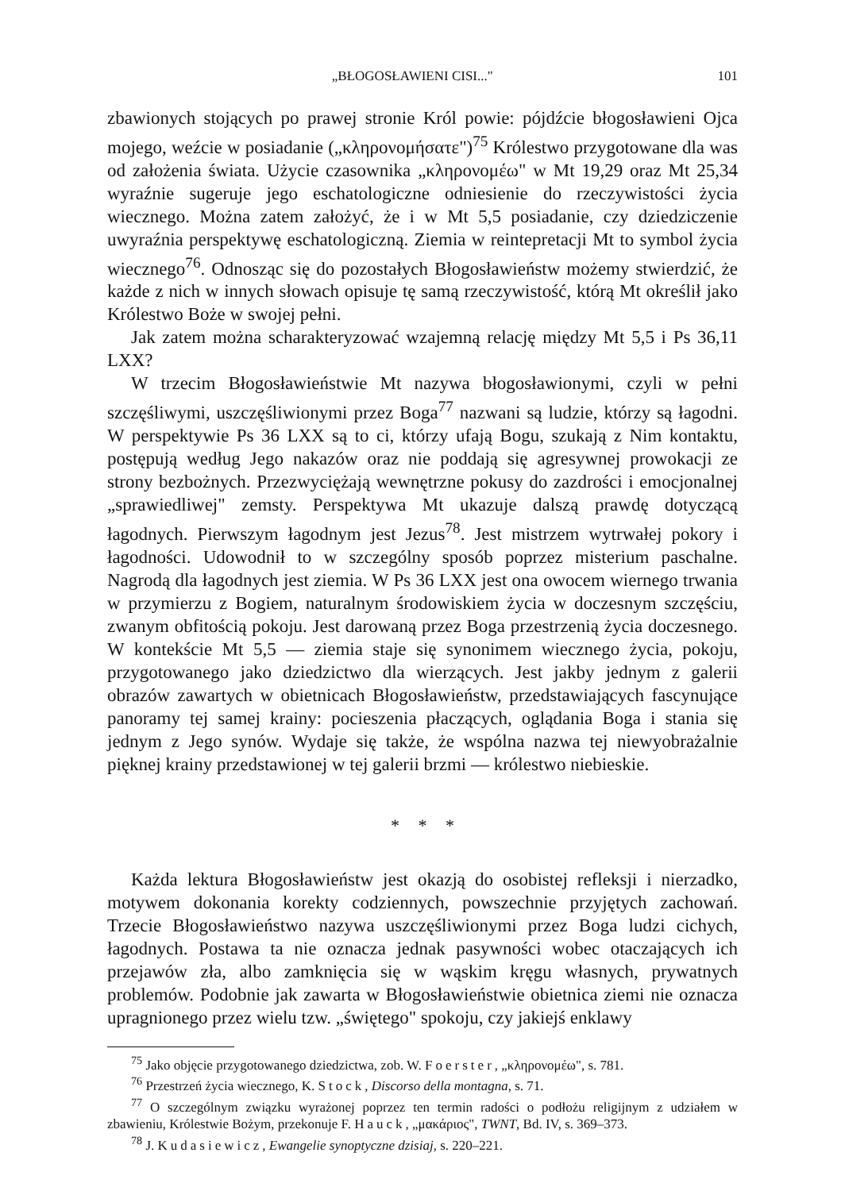„BŁOGOSŁAWIENI CISI..." 101
zbawionych stojących po prawej stronie Król powie: pójdźcie błogosławieni Ojca mojego, weźcie w posiadanie („κληρονομήσατε")<sup>75</sup> Królestwo przygotowane dla was od założenia świata. Użycie czasownika „κληρονομέω" w Mt 19,29 oraz Mt 25,34 wyraźnie sugeruje jego eschatologiczne odniesienie do rzeczywistości życia wiecznego. Można zatem założyć, że i w Mt 5,5 posiadanie, czy dziedziczenie uwyraźnia perspektywę eschatologiczną. Ziemia w reintepretacji Mt to symbol życia wiecznego<sup>76</sup>. Odnosząc się do pozostałych Błogosławieństw możemy stwierdzić, że każde z nich w innych słowach opisuje tę samą rzeczywistość, którą Mt określił jako Królestwo Boże w swojej pełni.
Jak zatem można scharakteryzować wzajemną relację między Mt 5,5 i Ps 36,11 LXX?
W trzecim Błogosławieństwie Mt nazywa błogosławionymi, czyli w pełni szczęśliwymi, uszczęśliwionymi przez Boga<sup>77</sup> nazwani są ludzie, którzy są łagodni. W perspektywie Ps 36 LXX są to ci, którzy ufają Bogu, szukają z Nim kontaktu, postępują według Jego nakazów oraz nie poddają się agresywnej prowokacji ze strony bezbożnych. Przezwyciężają wewnętrzne pokusy do zazdrości i emocjonalnej „sprawiedliwej" zemsty. Perspektywa Mt ukazuje dalszą prawdę dotyczącą łagodnych. Pierwszym łagodnym jest Jezus<sup>78</sup>. Jest mistrzem wytrwałej pokory i łagodności. Udowodnił to w szczególny sposób poprzez misterium paschalne. Nagrodą dla łagodnych jest ziemia. W Ps 36 LXX jest ona owocem wiernego trwania w przymierzu z Bogiem, naturalnym środowiskiem życia w doczesnym szczęściu, zwanym obfitością pokoju. Jest darowaną przez Boga przestrzenią życia doczesnego. W kontekście Mt 5,5 — ziemia staje się synonimem wiecznego życia, pokoju, przygotowanego jako dziedzictwo dla wierzących. Jest jakby jednym z galerii obrazów zawartych w obietnicach Błogosławieństw, przedstawiających fascynujące panoramy tej samej krainy: pocieszenia płaczących, oglądania Boga i stania się jednym z Jego synów. Wydaje się także, że wspólna nazwa tej niewyobrażalnie pięknej krainy przedstawionej w tej galerii brzmi — królestwo niebieskie.
* * *
Każda lektura Błogosławieństw jest okazją do osobistej refleksji i nierzadko, motywem dokonania korekty codziennych, powszechnie przyjętych zachowań. Trzecie Błogosławieństwo nazywa uszczęśliwionymi przez Boga ludzi cichych, łagodnych. Postawa ta nie oznacza jednak pasywności wobec otaczających ich przejawów zła, albo zamknięcia się w wąskim kręgu własnych, prywatnych problemów. Podobnie jak zawarta w Błogosławieństwie obietnica ziemi nie oznacza upragnionego przez wielu tzw. „świętego" spokoju, czy jakiejś enklawy
<sup>75</sup> Jako objęcie przygotowanego dziedzictwa, zob. W. Foerster, „κληρονομέω", s. 781.
<sup>76</sup> Przestrzeń życia wiecznego, K. Stock, Discorso della montagna, s. 71.
<sup>77</sup> O szczególnym związku wyrażonej poprzez ten termin radości o podłożu religijnym z udziałem w zbawieniu, Królestwie Bożym, przekonuje F. Hauck, „μακάριος", TWNT, Bd. IV, s. 369–373.
<sup>78</sup> J. Kudasiewicz, Ewangelie synoptyczne dzisiaj, s. 220–221.